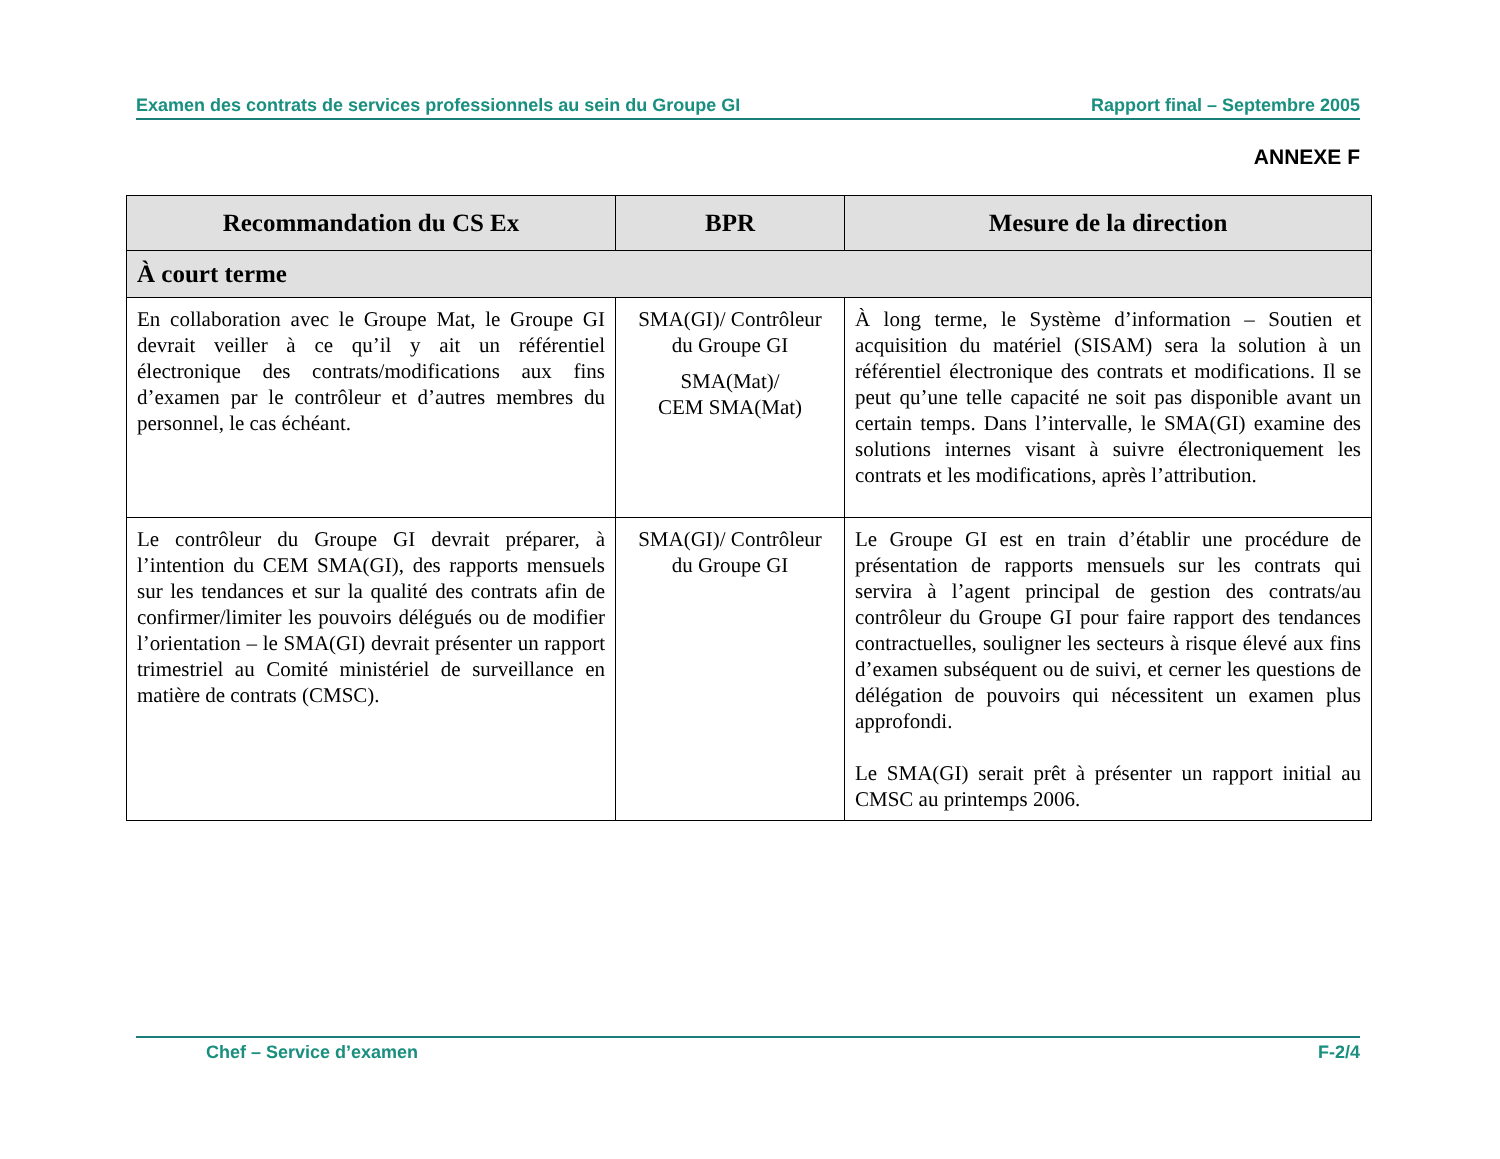Examen des contrats de services professionnels au sein du Groupe GI Rapport final – Septembre 2005
ANNEXE F
| Recommandation du CS Ex | BPR | Mesure de la direction |
| --- | --- | --- |
| À court terme | | |
| En collaboration avec le Groupe Mat, le Groupe GI devrait veiller à ce qu’il y ait un référentiel électronique des contrats/modifications aux fins d’examen par le contrôleur et d’autres membres du personnel, le cas échéant. | SMA(GI)/ Contrôleur du Groupe GI SMA(Mat)/ CEM SMA(Mat) | À long terme, le Système d’information – Soutien et acquisition du matériel (SISAM) sera la solution à un référentiel électronique des contrats et modifications. Il se peut qu’une telle capacité ne soit pas disponible avant un certain temps. Dans l’intervalle, le SMA(GI) examine des solutions internes visant à suivre électroniquement les contrats et les modifications, après l’attribution. |
| Le contrôleur du Groupe GI devrait préparer, à l’intention du CEM SMA(GI), des rapports mensuels sur les tendances et sur la qualité des contrats afin de confirmer/limiter les pouvoirs délégués ou de modifier l’orientation – le SMA(GI) devrait présenter un rapport trimestriel au Comité ministériel de surveillance en matière de contrats (CMSC). | SMA(GI)/ Contrôleur du Groupe GI | Le Groupe GI est en train d’établir une procédure de présentation de rapports mensuels sur les contrats qui servira à l’agent principal de gestion des contrats/au contrôleur du Groupe GI pour faire rapport des tendances contractuelles, souligner les secteurs à risque élevé aux fins d’examen subséquent ou de suivi, et cerner les questions de délégation de pouvoirs qui nécessitent un examen plus approfondi. Le SMA(GI) serait prêt à présenter un rapport initial au CMSC au printemps 2006. |
Chef – Service d’examen F-2/4